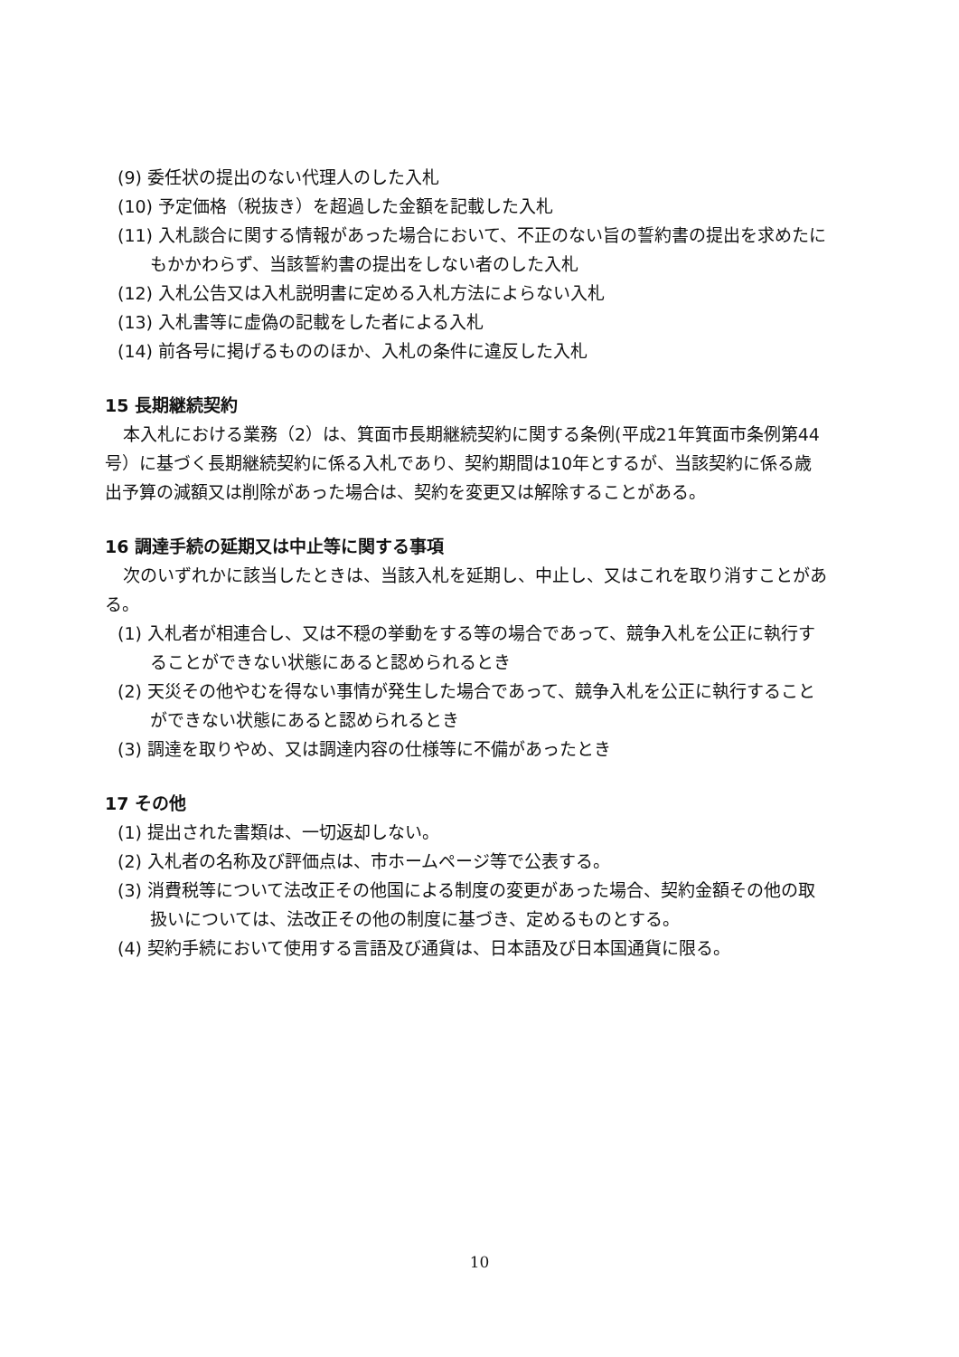(9) 委任状の提出のない代理人のした入札
(10) 予定価格（税抜き）を超過した金額を記載した入札
(11) 入札談合に関する情報があった場合において、不正のない旨の誓約書の提出を求めたにもかかわらず、当該誓約書の提出をしない者のした入札
(12) 入札公告又は入札説明書に定める入札方法によらない入札
(13) 入札書等に虚偽の記載をした者による入札
(14) 前各号に掲げるもののほか、入札の条件に違反した入札
15 長期継続契約
本入札における業務（2）は、箕面市長期継続契約に関する条例(平成21年箕面市条例第44号）に基づく長期継続契約に係る入札であり、契約期間は10年とするが、当該契約に係る歳出予算の減額又は削除があった場合は、契約を変更又は解除することがある。
16 調達手続の延期又は中止等に関する事項
次のいずれかに該当したときは、当該入札を延期し、中止し、又はこれを取り消すことがある。
(1) 入札者が相連合し、又は不穏の挙動をする等の場合であって、競争入札を公正に執行することができない状態にあると認められるとき
(2) 天災その他やむを得ない事情が発生した場合であって、競争入札を公正に執行することができない状態にあると認められるとき
(3) 調達を取りやめ、又は調達内容の仕様等に不備があったとき
17 その他
(1) 提出された書類は、一切返却しない。
(2) 入札者の名称及び評価点は、市ホームページ等で公表する。
(3) 消費税等について法改正その他国による制度の変更があった場合、契約金額その他の取扱いについては、法改正その他の制度に基づき、定めるものとする。
(4) 契約手続において使用する言語及び通貨は、日本語及び日本国通貨に限る。
10